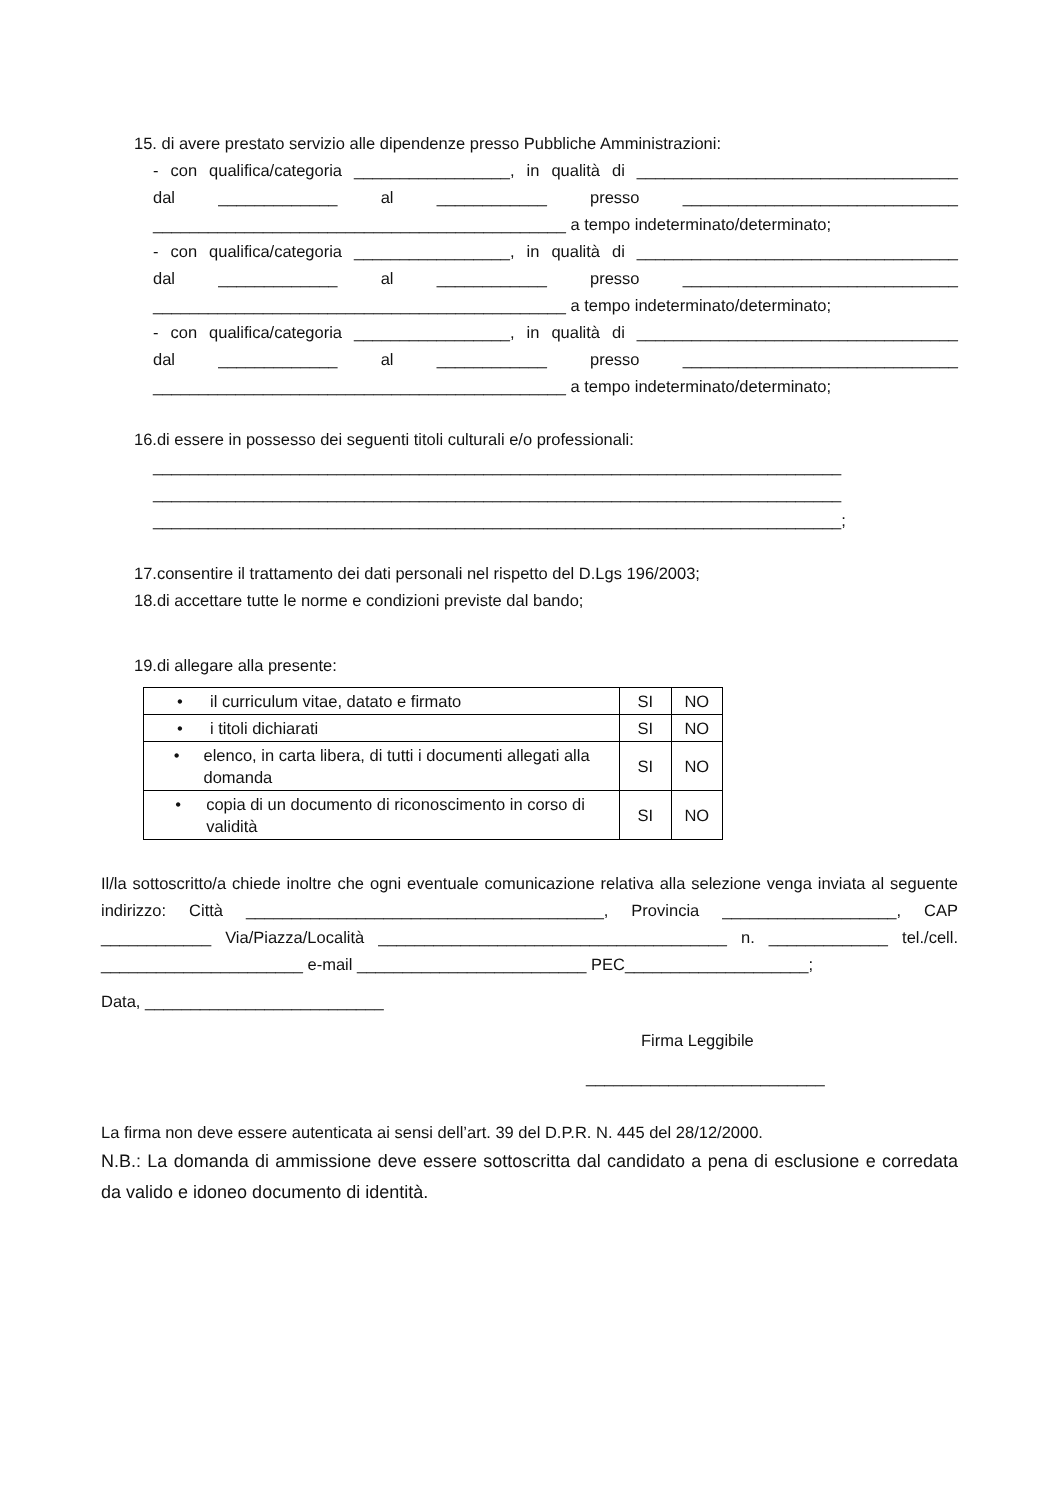15. di avere prestato servizio alle dipendenze presso Pubbliche Amministrazioni:
- con qualifica/categoria _________________, in qualità di ___________________________________
dal _____________ al ____________ presso ______________________________
_____________________________________________ a tempo indeterminato/determinato;
- con qualifica/categoria _________________, in qualità di ___________________________________
dal _____________ al ____________ presso ______________________________
_____________________________________________ a tempo indeterminato/determinato;
- con qualifica/categoria _________________, in qualità di ___________________________________
dal _____________ al ____________ presso ______________________________
_____________________________________________ a tempo indeterminato/determinato;
16.di essere in possesso dei seguenti titoli culturali e/o professionali:
___________________________________________________________________________
___________________________________________________________________________
___________________________________________________________________________;
17.consentire il trattamento dei dati personali nel rispetto del D.Lgs 196/2003;
18.di accettare tutte le norme e condizioni previste dal bando;
19.di allegare alla presente:
| • il curriculum vitae, datato e firmato | SI | NO |
| • i titoli dichiarati | SI | NO |
| • elenco, in carta libera, di tutti i documenti allegati alla domanda | SI | NO |
| • copia di un documento di riconoscimento in corso di validità | SI | NO |
Il/la sottoscritto/a chiede inoltre che ogni eventuale comunicazione relativa alla selezione venga inviata al seguente indirizzo: Città _______________________________________, Provincia ___________________, CAP ____________ Via/Piazza/Località ______________________________________ n. _____________ tel./cell. ______________________ e-mail _________________________ PEC____________________;
Data, __________________________
Firma Leggibile
__________________________
La firma non deve essere autenticata ai sensi dell’art. 39 del D.P.R. N. 445 del 28/12/2000.
N.B.: La domanda di ammissione deve essere sottoscritta dal candidato a pena di esclusione e corredata da valido e idoneo documento di identità.